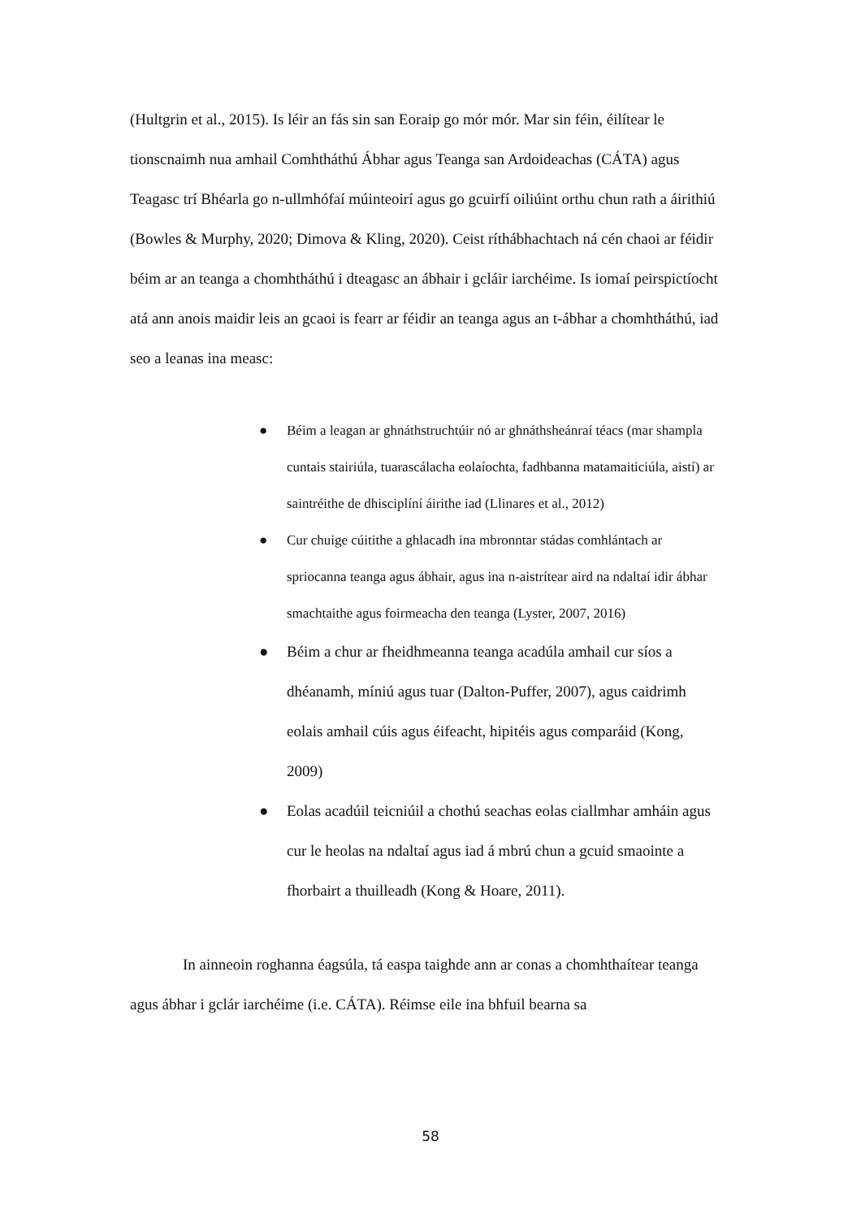(Hultgrin et al., 2015). Is léir an fás sin san Eoraip go mór mór. Mar sin féin, éilítear le tionscnaimh nua amhail Comhtháthú Ábhar agus Teanga san Ardoideachas (CÁTA) agus Teagasc trí Bhéarla go n-ullmhófaí múinteoirí agus go gcuirfí oiliúint orthu chun rath a áirithiú (Bowles & Murphy, 2020; Dimova & Kling, 2020). Ceist ríthábhachtach ná cén chaoi ar féidir béim ar an teanga a chomhtháthú i dteagasc an ábhair i gcláir iarchéime. Is iomaí peirspictíocht atá ann anois maidir leis an gcaoi is fearr ar féidir an teanga agus an t-ábhar a chomhtháthú, iad seo a leanas ina measc:
● Béim a leagan ar ghnáthstruchtúir nó ar ghnáthsheánraí téacs (mar shampla cuntais stairiúla, tuarascálacha eolaíochta, fadhbanna matamaiticiúla, aistí) ar saintréithe de dhisciplíní áirithe iad (Llinares et al., 2012)
● Cur chuige cúitithe a ghlacadh ina mbronntar stádas comhlántach ar spriocanna teanga agus ábhair, agus ina n-aistrítear aird na ndaltaí idir ábhar smachtaithe agus foirmeacha den teanga (Lyster, 2007, 2016)
● Béim a chur ar fheidhmeanna teanga acadúla amhail cur síos a dhéanamh, míniú agus tuar (Dalton-Puffer, 2007), agus caidrimh eolais amhail cúis agus éifeacht, hipitéis agus comparáid (Kong, 2009)
● Eolas acadúil teicniúil a chothú seachas eolas ciallmhar amháin agus cur le heolas na ndaltaí agus iad á mbrú chun a gcuid smaointe a fhorbairt a thuilleadh (Kong & Hoare, 2011).
In ainneoin roghanna éagsúla, tá easpa taighde ann ar conas a chomhthaítear teanga agus ábhar i gclár iarchéime (i.e. CÁTA). Réimse eile ina bhfuil bearna sa
58